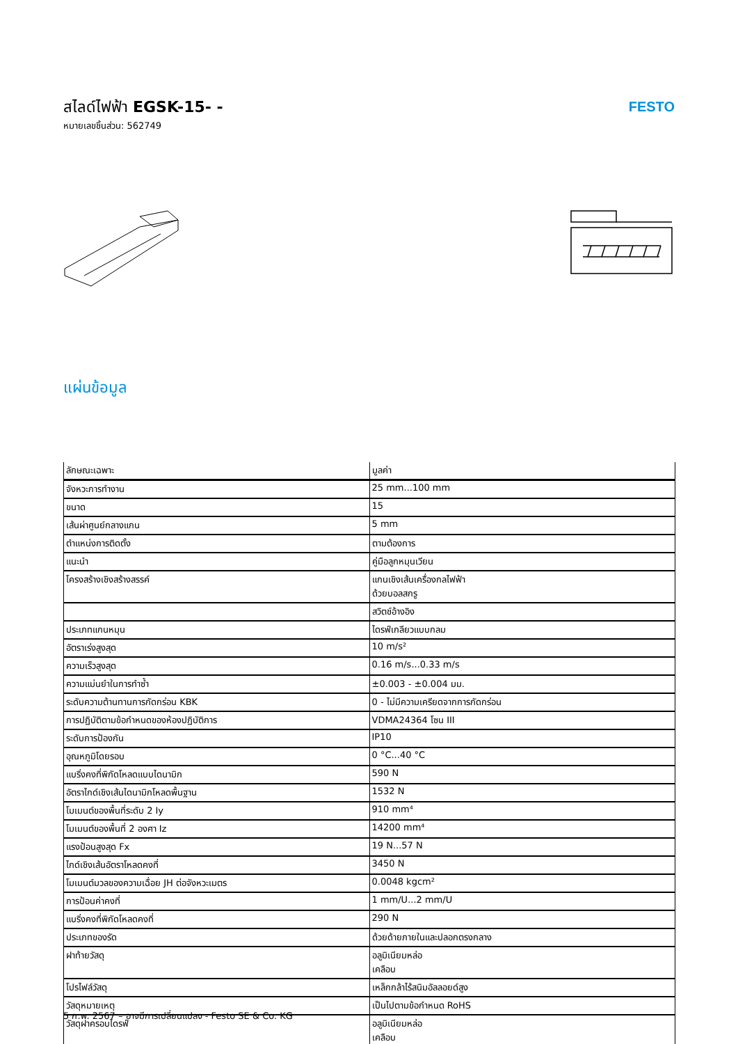สไลด์ไฟฟ้า EGSK-15- -
หมายเลขชิ้นส่วน: 562749
FESTO
แผ่นข้อมูล
| ลักษณะเฉพาะ | มูลค่า |
| --- | --- |
| จังหวะการทำงาน | 25 mm...100 mm |
| ขนาด | 15 |
| เส้นผ่าศูนย์กลางแกน | 5 mm |
| ตำแหน่งการติดตั้ง | ตามต้องการ |
| แนะนำ | คู่มือลูกหมุนเวียน |
| โครงสร้างเชิงสร้างสรรค์ | แกนเชิงเส้นเครื่องกลไฟฟ้า ด้วยบอลสกรู |
| | สวิตช์อ้างอิง |
| ประเภทแกนหมุน | ไดรฟ์เกลียวแบบกลม |
| อัตราเร่งสูงสุด | 10 m/s² |
| ความเร็วสูงสุด | 0.16 m/s...0.33 m/s |
| ความแม่นยำในการทำซ้ำ | ±0.003 - ±0.004 มม. |
| ระดับความต้านทานการกัดกร่อน KBK | 0 - ไม่มีความเครียดจากการกัดกร่อน |
| การปฏิบัติตามข้อกำหนดของห้องปฏิบัติการ | VDMA24364 โซน III |
| ระดับการป้องกัน | IP10 |
| อุณหภูมิโดยรอบ | 0 °C...40 °C |
| แบริ่งคงที่พิกัดโหลดแบบไดนามิก | 590 N |
| อัตราไกด์เชิงเส้นไดนามิกโหลดพื้นฐาน | 1532 N |
| โมเมนต์ของพื้นที่ระดับ 2 Iy | 910 mm⁴ |
| โมเมนต์ของพื้นที่ 2 องศา Iz | 14200 mm⁴ |
| แรงป้อนสูงสุด Fx | 19 N...57 N |
| ไกด์เชิงเส้นอัตราโหลดคงที่ | 3450 N |
| โมเมนต์มวลของความเฉื่อย JH ต่อจังหวะเมตร | 0.0048 kgcm² |
| การป้อนค่าคงที่ | 1 mm/U...2 mm/U |
| แบริ่งคงที่พิกัดโหลดคงที่ | 290 N |
| ประเภทของรัด | ด้วยด้ายภายในและปลอกตรงกลาง |
| ฝาท้ายวัสดุ | อลูมิเนียมหล่อ เคลือบ |
| โปรไฟล์วัสดุ | เหล็กกล้าไร้สนิมอัลลอยด์สูง |
| วัสดุหมายเหตุ | เป็นไปตามข้อกำหนด RoHS |
| วัสดุฝาครอบไดรฟ์ | อลูมิเนียมหล่อ เคลือบ |
5 ก.พ. 2567 – อาจมีการเปลี่ยนแปลง - Festo SE & Co. KG